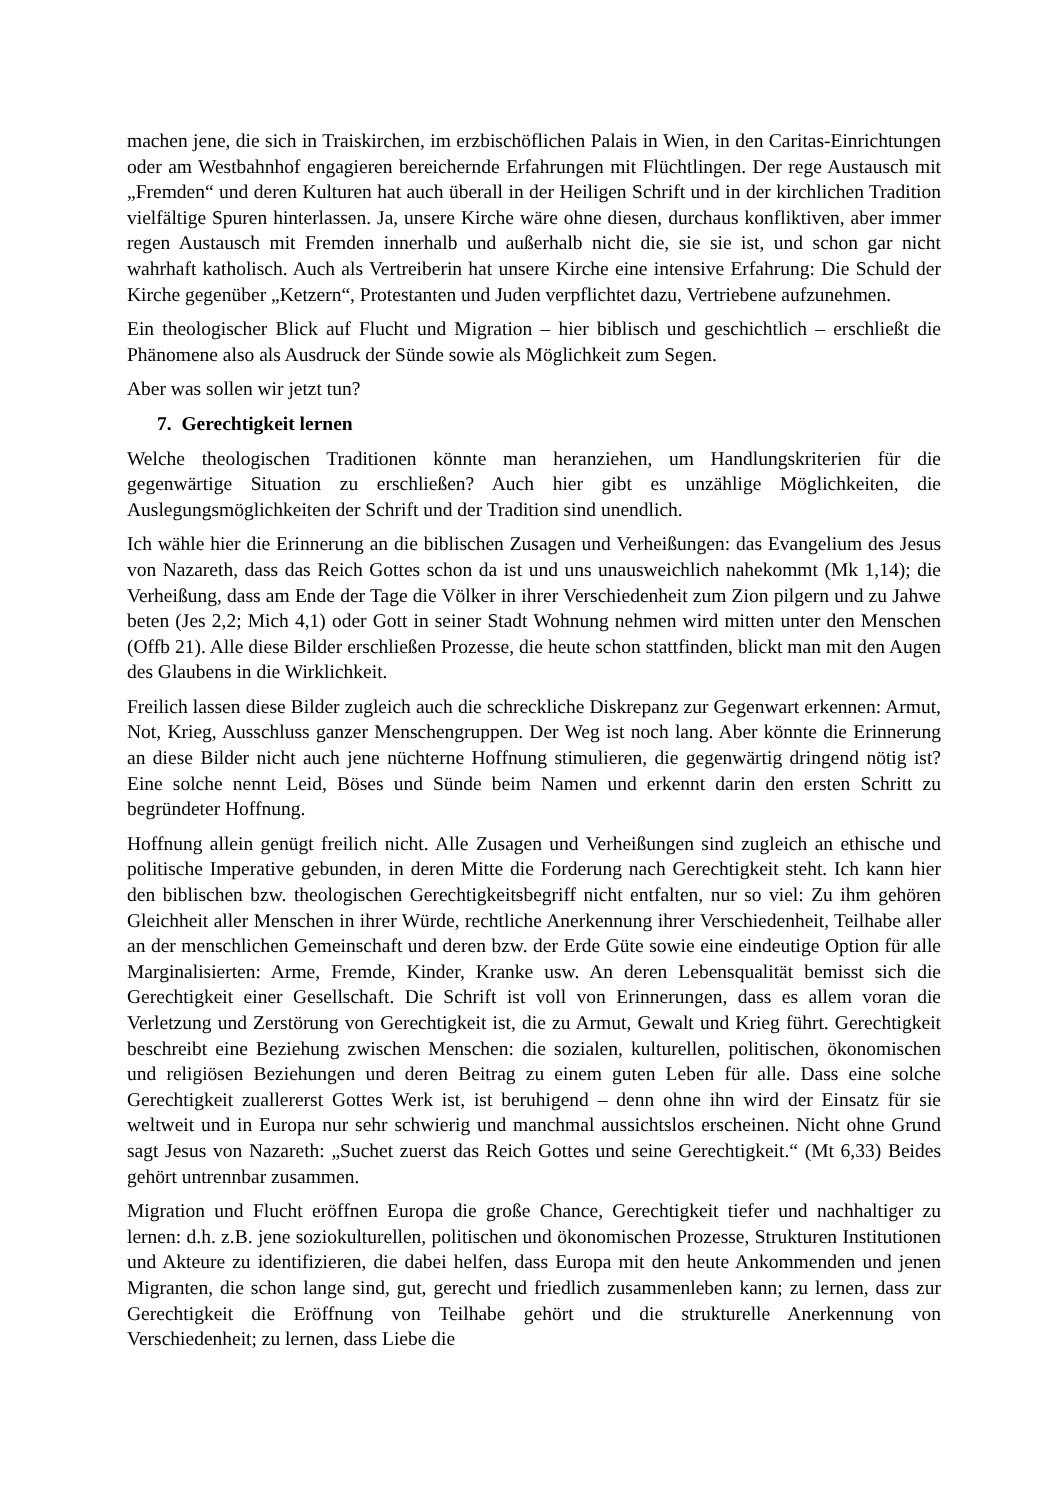machen jene, die sich in Traiskirchen, im erzbischöflichen Palais in Wien, in den Caritas-Einrichtungen oder am Westbahnhof engagieren bereichernde Erfahrungen mit Flüchtlingen. Der rege Austausch mit „Fremden“ und deren Kulturen hat auch überall in der Heiligen Schrift und in der kirchlichen Tradition vielfältige Spuren hinterlassen. Ja, unsere Kirche wäre ohne diesen, durchaus konfliktiven, aber immer regen Austausch mit Fremden innerhalb und außerhalb nicht die, sie sie ist, und schon gar nicht wahrhaft katholisch. Auch als Vertreiberin hat unsere Kirche eine intensive Erfahrung: Die Schuld der Kirche gegenüber „Ketzern“, Protestanten und Juden verpflichtet dazu, Vertriebene aufzunehmen.
Ein theologischer Blick auf Flucht und Migration – hier biblisch und geschichtlich – erschließt die Phänomene also als Ausdruck der Sünde sowie als Möglichkeit zum Segen.
Aber was sollen wir jetzt tun?
7. Gerechtigkeit lernen
Welche theologischen Traditionen könnte man heranziehen, um Handlungskriterien für die gegenwärtige Situation zu erschließen? Auch hier gibt es unzählige Möglichkeiten, die Auslegungsmöglichkeiten der Schrift und der Tradition sind unendlich.
Ich wähle hier die Erinnerung an die biblischen Zusagen und Verheißungen: das Evangelium des Jesus von Nazareth, dass das Reich Gottes schon da ist und uns unausweichlich nahekommt (Mk 1,14); die Verheißung, dass am Ende der Tage die Völker in ihrer Verschiedenheit zum Zion pilgern und zu Jahwe beten (Jes 2,2; Mich 4,1) oder Gott in seiner Stadt Wohnung nehmen wird mitten unter den Menschen (Offb 21). Alle diese Bilder erschließen Prozesse, die heute schon stattfinden, blickt man mit den Augen des Glaubens in die Wirklichkeit.
Freilich lassen diese Bilder zugleich auch die schreckliche Diskrepanz zur Gegenwart erkennen: Armut, Not, Krieg, Ausschluss ganzer Menschengruppen. Der Weg ist noch lang. Aber könnte die Erinnerung an diese Bilder nicht auch jene nüchterne Hoffnung stimulieren, die gegenwärtig dringend nötig ist? Eine solche nennt Leid, Böses und Sünde beim Namen und erkennt darin den ersten Schritt zu begründeter Hoffnung.
Hoffnung allein genügt freilich nicht. Alle Zusagen und Verheißungen sind zugleich an ethische und politische Imperative gebunden, in deren Mitte die Forderung nach Gerechtigkeit steht. Ich kann hier den biblischen bzw. theologischen Gerechtigkeitsbegriff nicht entfalten, nur so viel: Zu ihm gehören Gleichheit aller Menschen in ihrer Würde, rechtliche Anerkennung ihrer Verschiedenheit, Teilhabe aller an der menschlichen Gemeinschaft und deren bzw. der Erde Güte sowie eine eindeutige Option für alle Marginalisierten: Arme, Fremde, Kinder, Kranke usw. An deren Lebensqualität bemisst sich die Gerechtigkeit einer Gesellschaft. Die Schrift ist voll von Erinnerungen, dass es allem voran die Verletzung und Zerstörung von Gerechtigkeit ist, die zu Armut, Gewalt und Krieg führt. Gerechtigkeit beschreibt eine Beziehung zwischen Menschen: die sozialen, kulturellen, politischen, ökonomischen und religiösen Beziehungen und deren Beitrag zu einem guten Leben für alle. Dass eine solche Gerechtigkeit zuallererst Gottes Werk ist, ist beruhigend – denn ohne ihn wird der Einsatz für sie weltweit und in Europa nur sehr schwierig und manchmal aussichtslos erscheinen. Nicht ohne Grund sagt Jesus von Nazareth: „Suchet zuerst das Reich Gottes und seine Gerechtigkeit.“ (Mt 6,33) Beides gehört untrennbar zusammen.
Migration und Flucht eröffnen Europa die große Chance, Gerechtigkeit tiefer und nachhaltiger zu lernen: d.h. z.B. jene soziokulturellen, politischen und ökonomischen Prozesse, Strukturen Institutionen und Akteure zu identifizieren, die dabei helfen, dass Europa mit den heute Ankommenden und jenen Migranten, die schon lange sind, gut, gerecht und friedlich zusammenleben kann; zu lernen, dass zur Gerechtigkeit die Eröffnung von Teilhabe gehört und die strukturelle Anerkennung von Verschiedenheit; zu lernen, dass Liebe die